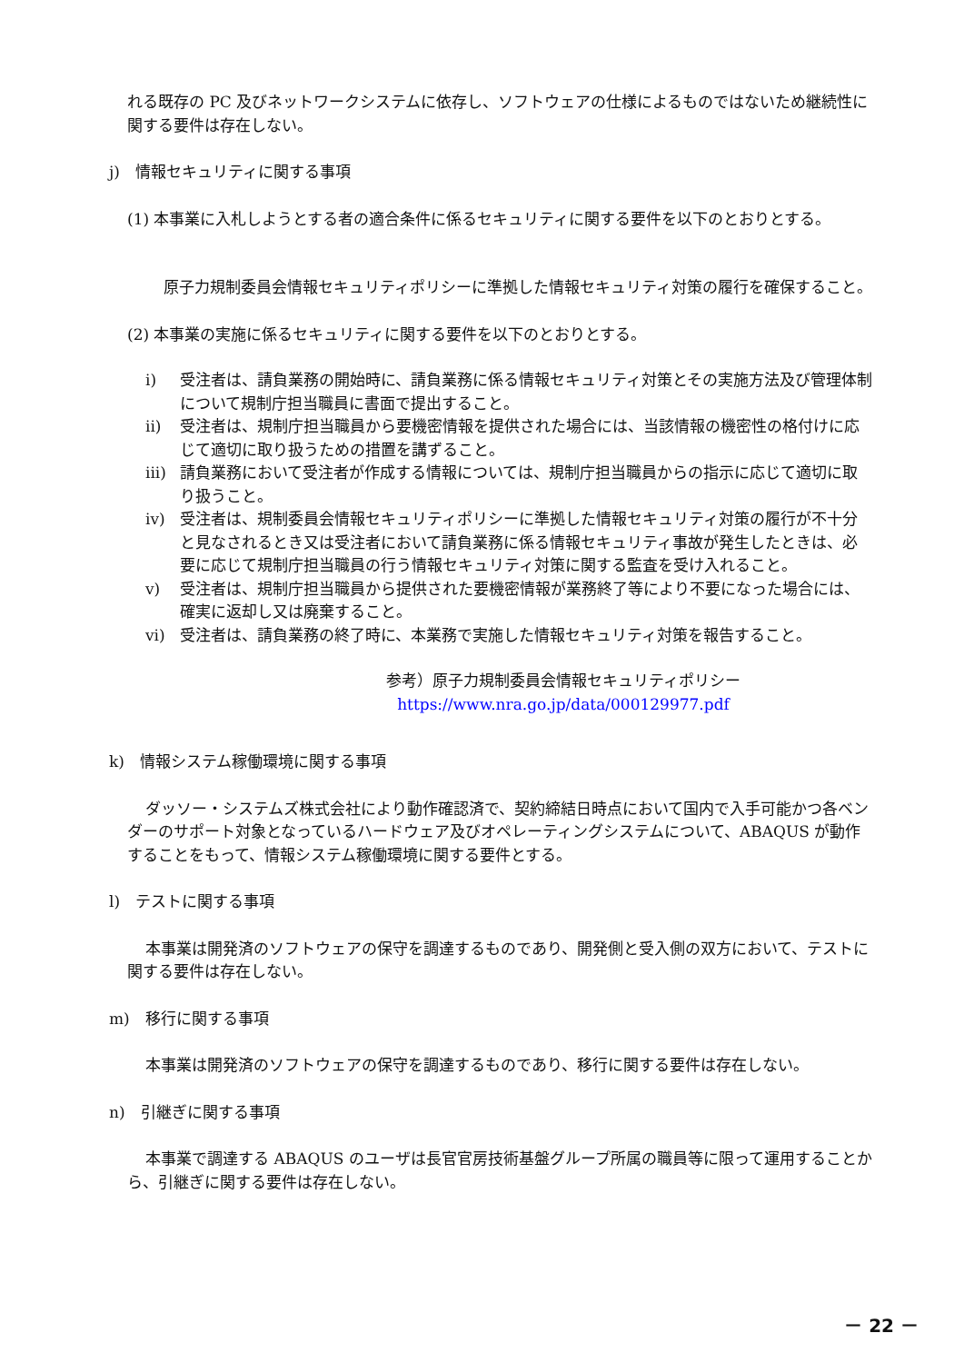れる既存の PC 及びネットワークシステムに依存し、ソフトウェアの仕様によるものではないため継続性に関する要件は存在しない。
j)　情報セキュリティに関する事項
(1) 本事業に入札しようとする者の適合条件に係るセキュリティに関する要件を以下のとおりとする。
原子力規制委員会情報セキュリティポリシーに準拠した情報セキュリティ対策の履行を確保すること。
(2) 本事業の実施に係るセキュリティに関する要件を以下のとおりとする。
i) 受注者は、請負業務の開始時に、請負業務に係る情報セキュリティ対策とその実施方法及び管理体制について規制庁担当職員に書面で提出すること。
ii) 受注者は、規制庁担当職員から要機密情報を提供された場合には、当該情報の機密性の格付けに応じて適切に取り扱うための措置を講ずること。
iii) 請負業務において受注者が作成する情報については、規制庁担当職員からの指示に応じて適切に取り扱うこと。
iv) 受注者は、規制委員会情報セキュリティポリシーに準拠した情報セキュリティ対策の履行が不十分と見なされるとき又は受注者において請負業務に係る情報セキュリティ事故が発生したときは、必要に応じて規制庁担当職員の行う情報セキュリティ対策に関する監査を受け入れること。
v) 受注者は、規制庁担当職員から提供された要機密情報が業務終了等により不要になった場合には、確実に返却し又は廃棄すること。
vi) 受注者は、請負業務の終了時に、本業務で実施した情報セキュリティ対策を報告すること。
参考）原子力規制委員会情報セキュリティポリシー
https://www.nra.go.jp/data/000129977.pdf
k)　情報システム稼働環境に関する事項
ダッソー・システムズ株式会社により動作確認済で、契約締結日時点において国内で入手可能かつ各ベンダーのサポート対象となっているハードウェア及びオペレーティングシステムについて、ABAQUS が動作することをもって、情報システム稼働環境に関する要件とする。
l)　テストに関する事項
本事業は開発済のソフトウェアの保守を調達するものであり、開発側と受入側の双方において、テストに関する要件は存在しない。
m)　移行に関する事項
本事業は開発済のソフトウェアの保守を調達するものであり、移行に関する要件は存在しない。
n)　引継ぎに関する事項
本事業で調達する ABAQUS のユーザは長官官房技術基盤グループ所属の職員等に限って運用することから、引継ぎに関する要件は存在しない。
－ 22 －